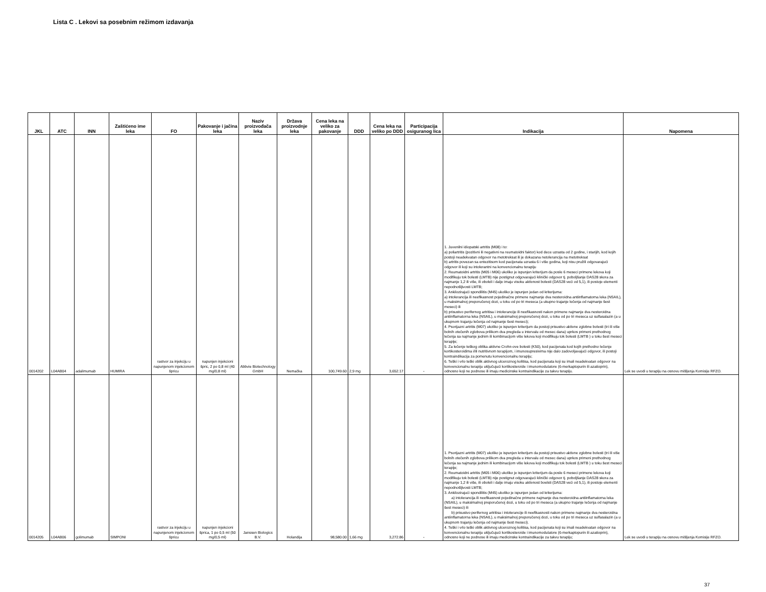Lista C . Lekovi sa posebnim režimom izdavanja
| JKL | ATC | INN | Zaštićeno ime leka | FO | Pakovanje i jačina leka | Naziv proizvođača leka | Država proizvodnje leka | Cena leka na veliko za pakovanje | DDD | Cena leka na veliko po DDD | Participacija osiguranog lica | Indikacija | Napomena |
| --- | --- | --- | --- | --- | --- | --- | --- | --- | --- | --- | --- | --- | --- |
| 0014202 | L04AB04 | adalimumab | HUMIRA | rastvor za injekciju u napunjenom injekcionom špricu | napunjen injekcioni špric, 2 po 0,8 ml (40 mg/0,8 ml) | Abbvie Biotechnology GmbH | Nemačka | 100,749.60 | 2,9 mg | 3,652.17 | - | 1. Juvenilni idiopatski artritis (M08) i to: a) poliartritis (pozitivni ili negativni na reumatoidni faktor) kod dece uzrasta od 2 godine, i starijih, kod kojih postoji neadekvatan odgovor na metotreksat ili je dokazana netolerancija na metotreksat b) artritis povezan sa entezitisom kod pacijenata uzrasta 6 i više godina, koji nisu pružili odgovarajući odgovor ili koji su intolerantni na konvencionalnu terapiju 2. Reumatoidni artritis (M05 i M06) ukoliko je ispunjen kriterijum da posle 6 meseci primene lekova koji modifikuju tok bolesti (LMTB) nije postignut odgovarajući klinički odgovor tj. poboljšanje DAS28 skora za najmanje 1,2 ili više, ili oboleli i dalje imaju visoku aktivnost bolesti (DAS28 veći od 5,1), ili postoje elementi nepodnošljivosti LMTB; 3. Ankilozirajući spondilitis (M45) ukoliko je ispunjen jedan od kriterijuma: a) intolerancija ili neefikasnost pojedinačne primene najmanje dva nesteroidna antiinflamatorna leka (NSAIL), u maksimalnoj preporučenoj dozi, u toku od po tri meseca (a ukupno trajanje lečenja od najmanje šest meseci) ili b) prisustvo perifernog artritisa i intolerancije ili neefikasnosti nakon primene najmanje dva nesteroidna antiinflamatorna leka (NSAIL), u maksimalnoj preporučenoj dozi, u toku od po tri meseca uz sulfasalazin (a u ukupnom trajanju lečenja od najmanje šest meseci); 4. Psorijazni artritis (M07) ukoliko je ispunjen kriterijum da postoji prisustvo aktivne zglobne bolesti (tri ili više bolnih otečenih zglobova prilikom dva pregleda u intervalu od mesec dana) uprkos primeni prethodnog lečenja sa najmanje jednim ili kombinacijom više lekova koji modifikuju tok bolesti (LMTB ) u toku šest meseci terapije; 5. Za lečenje teškog oblika aktivne Crohn-ove bolesti (K50), kod pacijenata kod kojih prethodno lečenje kortikosteroidima i/ili nutritivnom terapijom, i imunosupresivima nije dalo zadovoljavajući odgovor, ili postoji kontraindikacija za pomenutu konvencionalnu terapiju; 6. Teški i vrlo teški oblik aktivnog ulceroznog kolitisa, kod pacijenata koji su imali neadekvatan odgovor na konvencionalnu terapiju uključujući kortikosteroide i imunomodulatore (6-merkaptopurin ili azatioprin), odnosno koji ne podnose ili imaju medicinske kontraindikacije za takvu terapiju. | Lek se uvodi u terapiju na osnovu mišljenja Komisije RFZO. |
| 0014205 | L04AB06 | golimumab | SIMPONI | rastvor za injekciju u napunjenom injekcionom špricu | napunjen injekcioni šprica, 1 po 0,5 ml (50 mg/0,5 ml) | Janssen Biologics B.V. | Holandija | 98,580.00 | 1,66 mg | 3,272.86 | - | 1. Psorijazni artritis (M07) ukoliko je ispunjen kriterijum da postoji prisustvo aktivne zglobne bolesti (tri ili više bolnih otečenih zglobova prilikom dva pregleda u intervalu od mesec dana) uprkos primeni prethodnog lečenja sa najmanje jednim ili kombinacijom više lekova koji modifikuju tok bolesti (LMTB ) u toku šest meseci terapije; 2. Reumatoidni artritis (M05 i M06) ukoliko je ispunjen kriterijum da posle 6 meseci primene lekova koji modifikuju tok bolesti (LMTB) nije postignut odgovarajući klinički odgovor tj. poboljšanje DAS28 skora za najmanje 1,2 ili više, ili oboleli i dalje imaju visoku aktivnost boelsti (DAS28 veći od 5,1), ili postoje elementi nepodnošljivosti LMTB; 3. Ankilozirajući spondilitis (M45) ukoliko je ispunjen jedan od kriterijuma: a) intolerancija ili neefikasnost pojedinačne primene najmanje dva nesteroidna antiinflamatorna leka (NSAIL), u maksimalnoj preporučenoj dozi, u toku od po tri meseca (a ukupno trajanje lečenja od najmanje šest meseci) ili b) prisustvo perifernog artritisa i intolerancije ili neefikasnosti nakon primene najmanje dva nesteroidna antiinflamatorna leka (NSAIL), u maksimalnoj preporučenoj dozi, u toku od po tri meseca uz sulfasalazin (a u ukupnom trajanju lečenja od najmanje šest meseci). 4. Teški i vrlo teški oblik aktivnog ulceroznog kolitisa, kod pacijenata koji su imali neadekvatan odgovor na konvencionalnu terapiju uključujući kortikosteroide i imunomodulatore (6-merkaptopurin ili azatioprin), odnosno koji ne podnose ili imaju medicinske kontraindikacije za takvu terapiju; | Lek se uvodi u terapiju na osnovu mišljenja Komisije RFZO. |
37